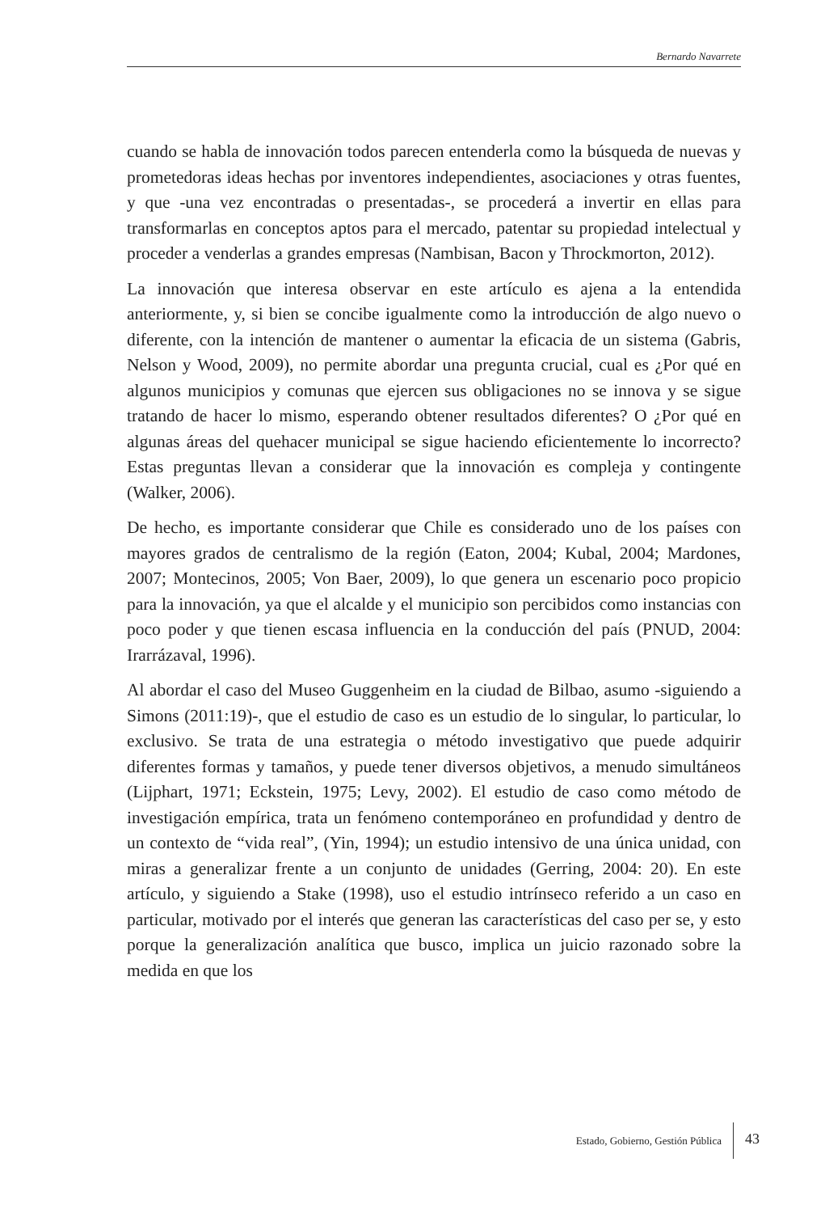Bernardo Navarrete
cuando se habla de innovación todos parecen entenderla como la búsqueda de nuevas y prometedoras ideas hechas por inventores independientes, asociaciones y otras fuentes, y que -una vez encontradas o presentadas-, se procederá a invertir en ellas para transformarlas en conceptos aptos para el mercado, patentar su propiedad intelectual y proceder a venderlas a grandes empresas (Nambisan, Bacon y Throckmorton, 2012).
La innovación que interesa observar en este artículo es ajena a la entendida anteriormente, y, si bien se concibe igualmente como la introducción de algo nuevo o diferente, con la intención de mantener o aumentar la eficacia de un sistema (Gabris, Nelson y Wood, 2009), no permite abordar una pregunta crucial, cual es ¿Por qué en algunos municipios y comunas que ejercen sus obligaciones no se innova y se sigue tratando de hacer lo mismo, esperando obtener resultados diferentes? O ¿Por qué en algunas áreas del quehacer municipal se sigue haciendo eficientemente lo incorrecto? Estas preguntas llevan a considerar que la innovación es compleja y contingente (Walker, 2006).
De hecho, es importante considerar que Chile es considerado uno de los países con mayores grados de centralismo de la región (Eaton, 2004; Kubal, 2004; Mardones, 2007; Montecinos, 2005; Von Baer, 2009), lo que genera un escenario poco propicio para la innovación, ya que el alcalde y el municipio son percibidos como instancias con poco poder y que tienen escasa influencia en la conducción del país (PNUD, 2004: Irarrázaval, 1996).
Al abordar el caso del Museo Guggenheim en la ciudad de Bilbao, asumo -siguiendo a Simons (2011:19)-, que el estudio de caso es un estudio de lo singular, lo particular, lo exclusivo. Se trata de una estrategia o método investigativo que puede adquirir diferentes formas y tamaños, y puede tener diversos objetivos, a menudo simultáneos (Lijphart, 1971; Eckstein, 1975; Levy, 2002). El estudio de caso como método de investigación empírica, trata un fenómeno contemporáneo en profundidad y dentro de un contexto de “vida real”, (Yin, 1994); un estudio intensivo de una única unidad, con miras a generalizar frente a un conjunto de unidades (Gerring, 2004: 20). En este artículo, y siguiendo a Stake (1998), uso el estudio intrínseco referido a un caso en particular, motivado por el interés que generan las características del caso per se, y esto porque la generalización analítica que busco, implica un juicio razonado sobre la medida en que los
Estado, Gobierno, Gestión Pública 43